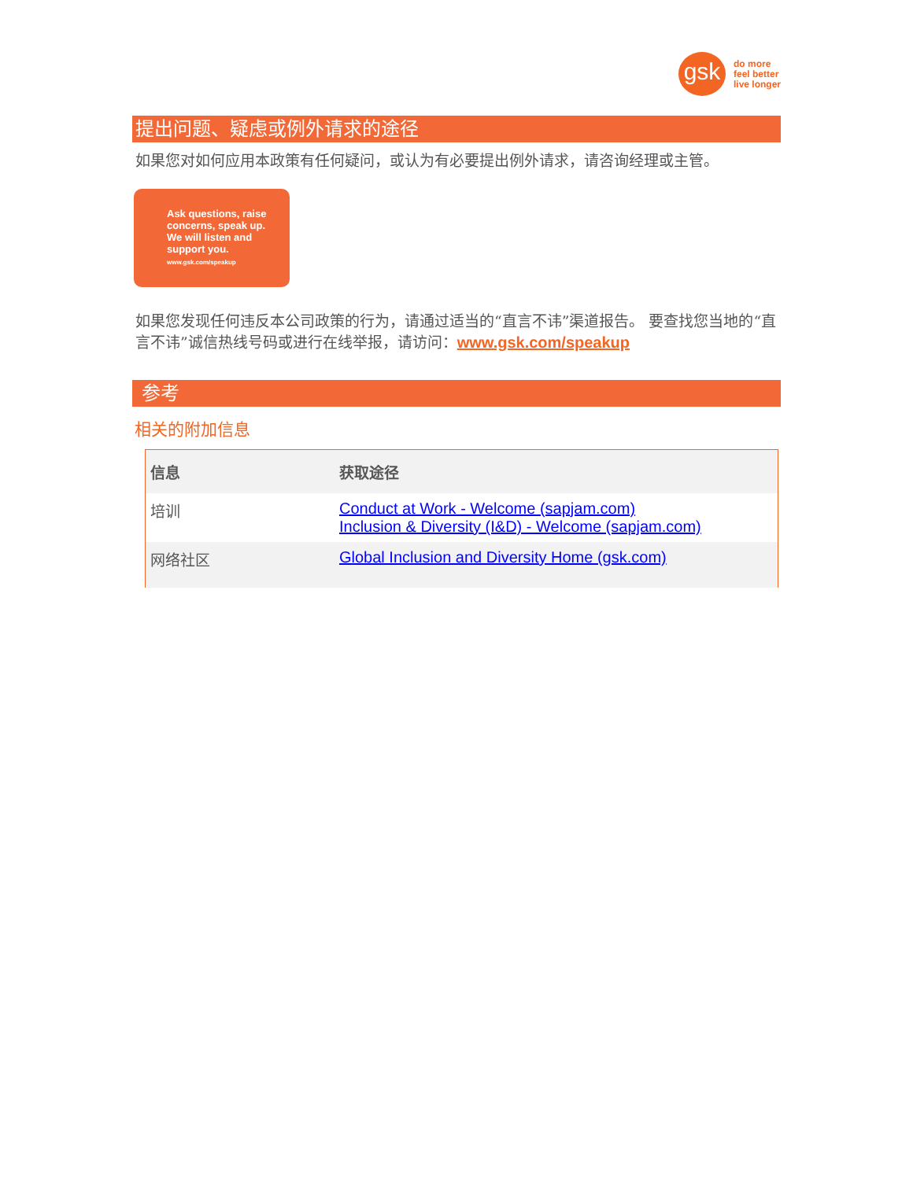gsk
do more
feel better
live longer
提出问题、疑虑或例外请求的途径
如果您对如何应用本政策有任何疑问，或认为有必要提出例外请求，请咨询经理或主管。
Ask questions, raise concerns, speak up. We will listen and support you.
www.gsk.com/speakup
如果您发现任何违反本公司政策的行为，请通过适当的“直言不讳”渠道报告。 要查找您当地的“直言不讳”诚信热线号码或进行在线举报，请访问：www.gsk.com/speakup
参考
相关的附加信息
| 信息 | 获取途径 |
| --- | --- |
| 培训 | Conduct at Work - Welcome (sapjam.com) Inclusion & Diversity (I&D) - Welcome (sapjam.com) |
| 网络社区 | Global Inclusion and Diversity Home (gsk.com) |